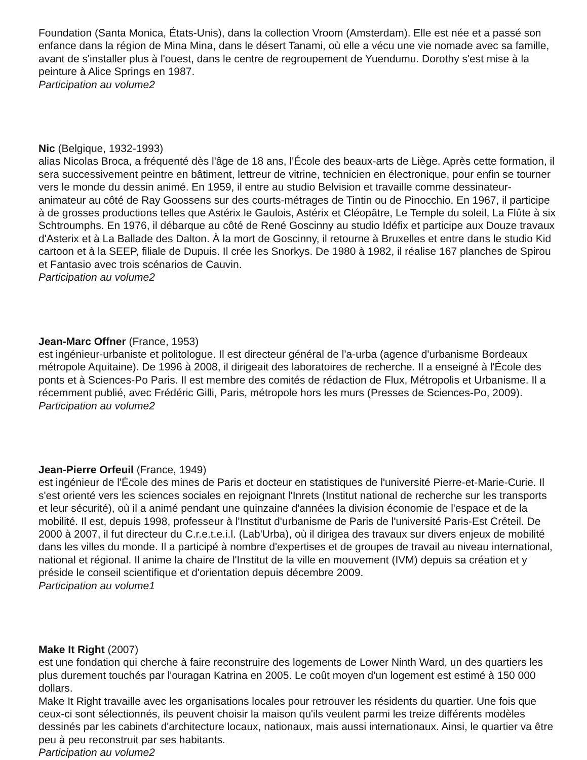Foundation (Santa Monica, États-Unis), dans la collection Vroom (Amsterdam). Elle est née et a passé son enfance dans la région de Mina Mina, dans le désert Tanami, où elle a vécu une vie nomade avec sa famille, avant de s'installer plus à l'ouest, dans le centre de regroupement de Yuendumu. Dorothy s'est mise à la peinture à Alice Springs en 1987.
Participation au volume2
Nic (Belgique, 1932-1993)
alias Nicolas Broca, a fréquenté dès l'âge de 18 ans, l'École des beaux-arts de Liège. Après cette formation, il sera successivement peintre en bâtiment, lettreur de vitrine, technicien en électronique, pour enfin se tourner vers le monde du dessin animé. En 1959, il entre au studio Belvision et travaille comme dessinateur-animateur au côté de Ray Goossens sur des courts-métrages de Tintin ou de Pinocchio. En 1967, il participe à de grosses productions telles que Astérix le Gaulois, Astérix et Cléopâtre, Le Temple du soleil, La Flûte à six Schtroumphs. En 1976, il débarque au côté de René Goscinny au studio Idéfix et participe aux Douze travaux d'Asterix et à La Ballade des Dalton. À la mort de Goscinny, il retourne à Bruxelles et entre dans le studio Kid cartoon et à la SEEP, filiale de Dupuis. Il crée les Snorkys. De 1980 à 1982, il réalise 167 planches de Spirou et Fantasio avec trois scénarios de Cauvin.
Participation au volume2
Jean-Marc Offner (France, 1953)
est ingénieur-urbaniste et politologue. Il est directeur général de l'a-urba (agence d'urbanisme Bordeaux métropole Aquitaine). De 1996 à 2008, il dirigeait des laboratoires de recherche. Il a enseigné à l'École des ponts et à Sciences-Po Paris. Il est membre des comités de rédaction de Flux, Métropolis et Urbanisme. Il a récemment publié, avec Frédéric Gilli, Paris, métropole hors les murs (Presses de Sciences-Po, 2009).
Participation au volume2
Jean-Pierre Orfeuil (France, 1949)
est ingénieur de l'École des mines de Paris et docteur en statistiques de l'université Pierre-et-Marie-Curie. Il s'est orienté vers les sciences sociales en rejoignant l'Inrets (Institut national de recherche sur les transports et leur sécurité), où il a animé pendant une quinzaine d'années la division économie de l'espace et de la mobilité. Il est, depuis 1998, professeur à l'Institut d'urbanisme de Paris de l'université Paris-Est Créteil. De 2000 à 2007, il fut directeur du C.r.e.t.e.i.l. (Lab'Urba), où il dirigea des travaux sur divers enjeux de mobilité dans les villes du monde. Il a participé à nombre d'expertises et de groupes de travail au niveau international, national et régional. Il anime la chaire de l'Institut de la ville en mouvement (IVM) depuis sa création et y préside le conseil scientifique et d'orientation depuis décembre 2009.
Participation au volume1
Make It Right (2007)
est une fondation qui cherche à faire reconstruire des logements de Lower Ninth Ward, un des quartiers les plus durement touchés par l'ouragan Katrina en 2005. Le coût moyen d'un logement est estimé à 150 000 dollars.
Make It Right travaille avec les organisations locales pour retrouver les résidents du quartier. Une fois que ceux-ci sont sélectionnés, ils peuvent choisir la maison qu'ils veulent parmi les treize différents modèles dessinés par les cabinets d'architecture locaux, nationaux, mais aussi internationaux. Ainsi, le quartier va être peu à peu reconstruit par ses habitants.
Participation au volume2